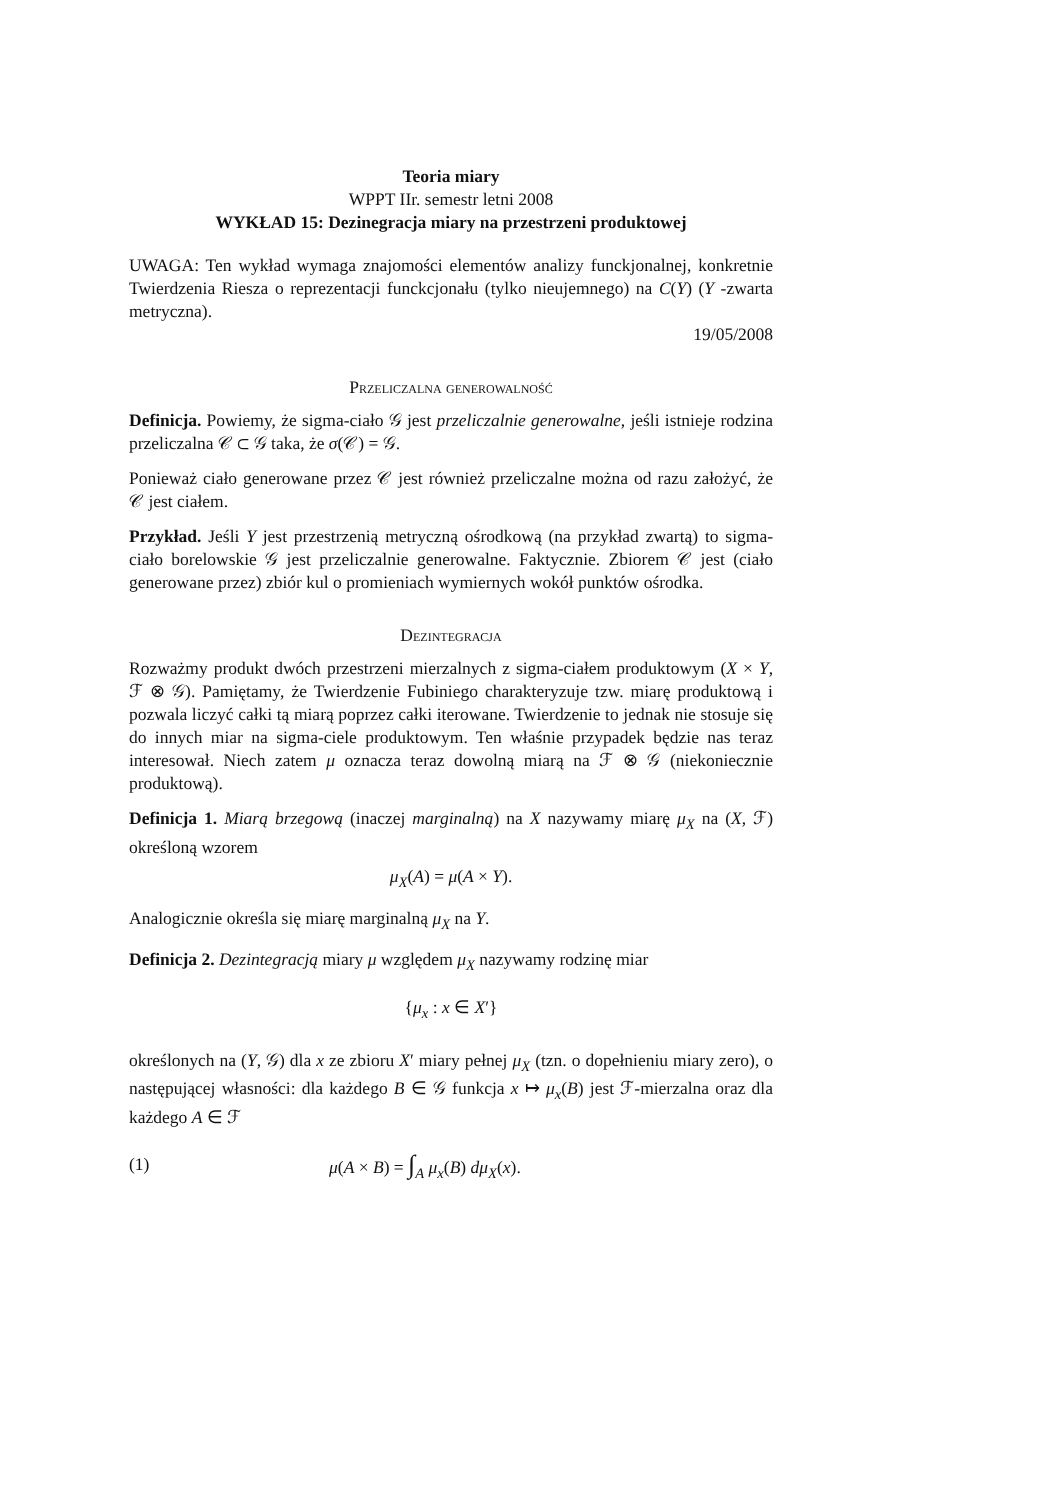Teoria miary
WPPT IIr. semestr letni 2008
WYKŁAD 15: Dezinegracja miary na przestrzeni produktowej
UWAGA: Ten wykład wymaga znajomości elementów analizy funckjonalnej, konkretnie Twierdzenia Riesza o reprezentacji funckcjonału (tylko nieujemnego) na C(Y) (Y -zwarta metryczna).
19/05/2008
Przeliczalna generowalność
Definicja. Powiemy, że sigma-ciało 𝒢 jest przeliczalnie generowalne, jeśli istnieje rodzina przeliczalna 𝒞 ⊂ 𝒢 taka, że σ(𝒞) = 𝒢.
Ponieważ ciało generowane przez 𝒞 jest również przeliczalne można od razu założyć, że 𝒞 jest ciałem.
Przykład. Jeśli Y jest przestrzenią metryczną ośrodkową (na przykład zwartą) to sigma-ciało borelowskie 𝒢 jest przeliczalnie generowalne. Faktycznie. Zbiorem 𝒞 jest (ciało generowane przez) zbiór kul o promieniach wymiernych wokół punktów ośrodka.
Dezintegracja
Rozważmy produkt dwóch przestrzeni mierzalnych z sigma-ciałem produktowym (X × Y, ℱ ⊗ 𝒢). Pamiętamy, że Twierdzenie Fubiniego charakteryzuje tzw. miarę produktową i pozwala liczyć całki tą miarą poprzez całki iterowane. Twierdzenie to jednak nie stosuje się do innych miar na sigma-ciele produktowym. Ten właśnie przypadek będzie nas teraz interesował. Niech zatem μ oznacza teraz dowolną miarą na ℱ ⊗ 𝒢 (niekoniecznie produktową).
Definicja 1. Miarą brzegową (inaczej marginalną) na X nazywamy miarę μ<sub>X</sub> na (X, ℱ) określoną wzorem
μ<sub>X</sub>(A) = μ(A × Y).
Analogicznie określa się miarę marginalną μ<sub>X</sub> na Y.
Definicja 2. Dezintegracją miary μ względem μ<sub>X</sub> nazywamy rodzinę miar
{μ<sub>x</sub> : x ∈ X′}
określonych na (Y, 𝒢) dla x ze zbioru X′ miary pełnej μ<sub>X</sub> (tzn. o dopełnieniu miary zero), o następującej własności: dla każdego B ∈ 𝒢 funkcja x ↦ μ<sub>x</sub>(B) jest ℱ-mierzalna oraz dla każdego A ∈ ℱ
(1) μ(A × B) = ∫<sub>A</sub> μ<sub>x</sub>(B) dμ<sub>X</sub>(x).